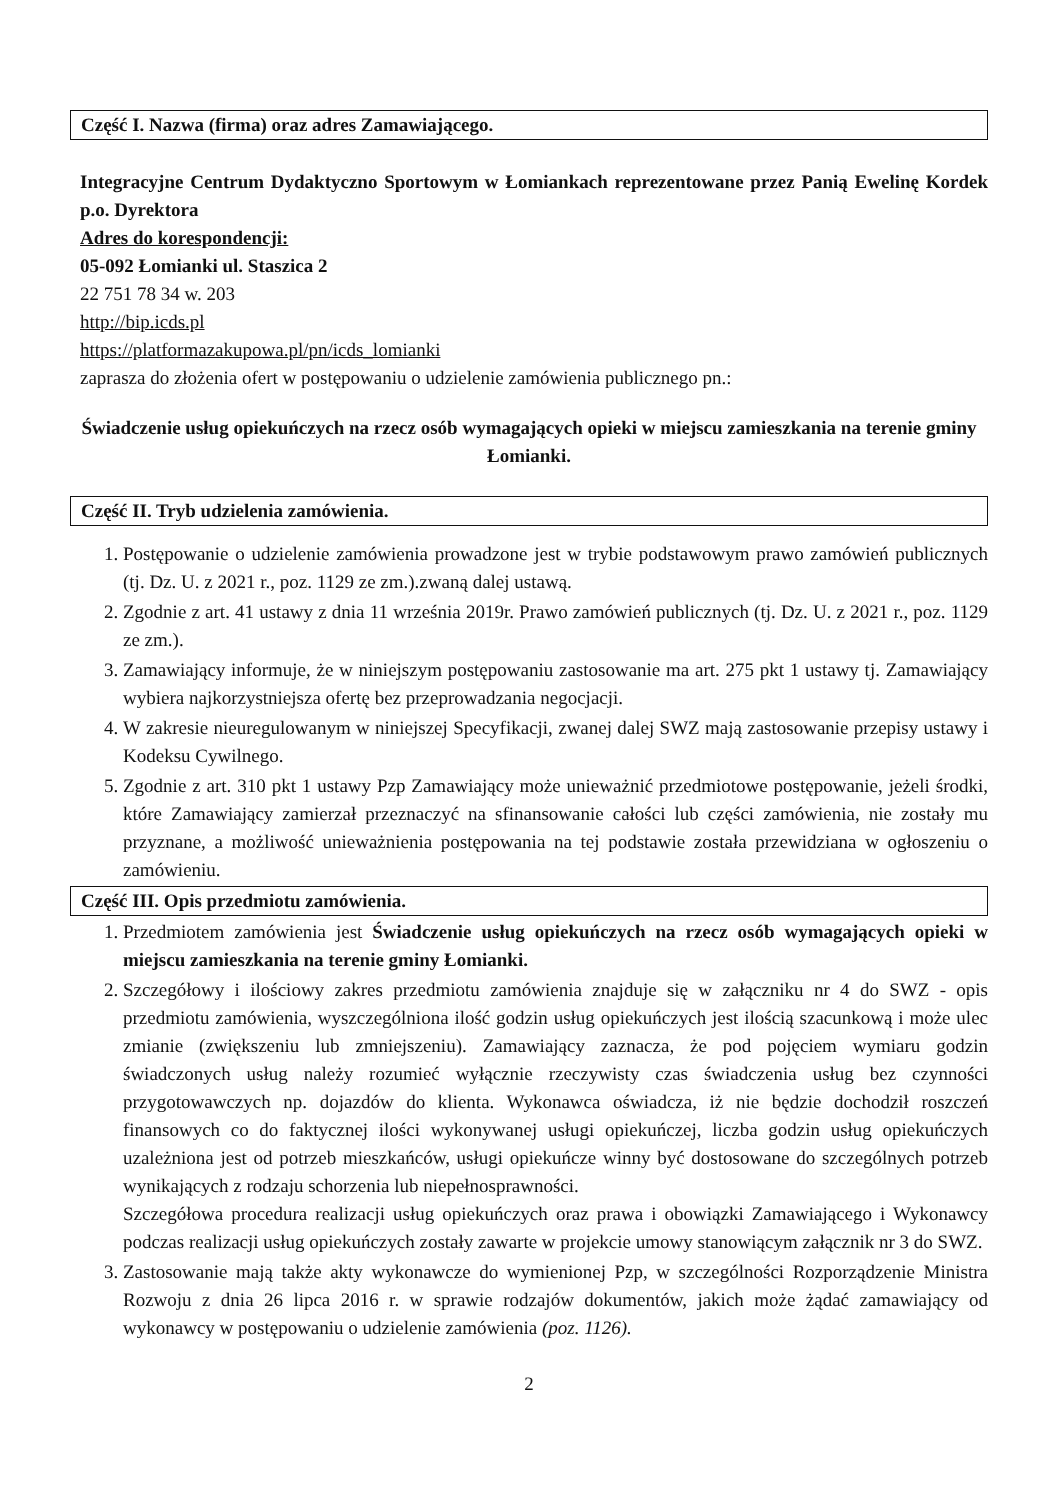Część I. Nazwa (firma) oraz adres Zamawiającego.
Integracyjne Centrum Dydaktyczno Sportowym w Łomiankach reprezentowane przez Panią Ewelinę Kordek p.o. Dyrektora
Adres do korespondencji:
05-092 Łomianki ul. Staszica 2
22 751 78 34 w. 203
http://bip.icds.pl
https://platformazakupowa.pl/pn/icds_lomianki
zaprasza do złożenia ofert w postępowaniu o udzielenie zamówienia publicznego pn.:
Świadczenie usług opiekuńczych na rzecz osób wymagających opieki w miejscu zamieszkania na terenie gminy Łomianki.
Część II. Tryb udzielenia zamówienia.
1. Postępowanie o udzielenie zamówienia prowadzone jest w trybie podstawowym prawo zamówień publicznych (tj. Dz. U. z 2021 r., poz. 1129 ze zm.).zwaną dalej ustawą.
2. Zgodnie z art. 41 ustawy z dnia 11 września 2019r. Prawo zamówień publicznych (tj. Dz. U. z 2021 r., poz. 1129 ze zm.).
3. Zamawiający informuje, że w niniejszym postępowaniu zastosowanie ma art. 275 pkt 1 ustawy tj. Zamawiający wybiera najkorzystniejsza ofertę bez przeprowadzania negocjacji.
4. W zakresie nieuregulowanym w niniejszej Specyfikacji, zwanej dalej SWZ mają zastosowanie przepisy ustawy i Kodeksu Cywilnego.
5. Zgodnie z art. 310 pkt 1 ustawy Pzp Zamawiający może unieważnić przedmiotowe postępowanie, jeżeli środki, które Zamawiający zamierzał przeznaczyć na sfinansowanie całości lub części zamówienia, nie zostały mu przyznane, a możliwość unieważnienia postępowania na tej podstawie została przewidziana w ogłoszeniu o zamówieniu.
Część III. Opis przedmiotu zamówienia.
1. Przedmiotem zamówienia jest Świadczenie usług opiekuńczych na rzecz osób wymagających opieki w miejscu zamieszkania na terenie gminy Łomianki.
2. Szczegółowy i ilościowy zakres przedmiotu zamówienia znajduje się w załączniku nr 4 do SWZ - opis przedmiotu zamówienia, wyszczególniona ilość godzin usług opiekuńczych jest ilością szacunkową i może ulec zmianie (zwiększeniu lub zmniejszeniu). Zamawiający zaznacza, że pod pojęciem wymiaru godzin świadczonych usług należy rozumieć wyłącznie rzeczywisty czas świadczenia usług bez czynności przygotowawczych np. dojazdów do klienta. Wykonawca oświadcza, iż nie będzie dochodził roszczeń finansowych co do faktycznej ilości wykonywanej usługi opiekuńczej, liczba godzin usług opiekuńczych uzależniona jest od potrzeb mieszkańców, usługi opiekuńcze winny być dostosowane do szczególnych potrzeb wynikających z rodzaju schorzenia lub niepełnosprawności.
Szczegółowa procedura realizacji usług opiekuńczych oraz prawa i obowiązki Zamawiającego i Wykonawcy podczas realizacji usług opiekuńczych zostały zawarte w projekcie umowy stanowiącym załącznik nr 3 do SWZ.
3. Zastosowanie mają także akty wykonawcze do wymienionej Pzp, w szczególności Rozporządzenie Ministra Rozwoju z dnia 26 lipca 2016 r. w sprawie rodzajów dokumentów, jakich może żądać zamawiający od wykonawcy w postępowaniu o udzielenie zamówienia (poz. 1126).
2